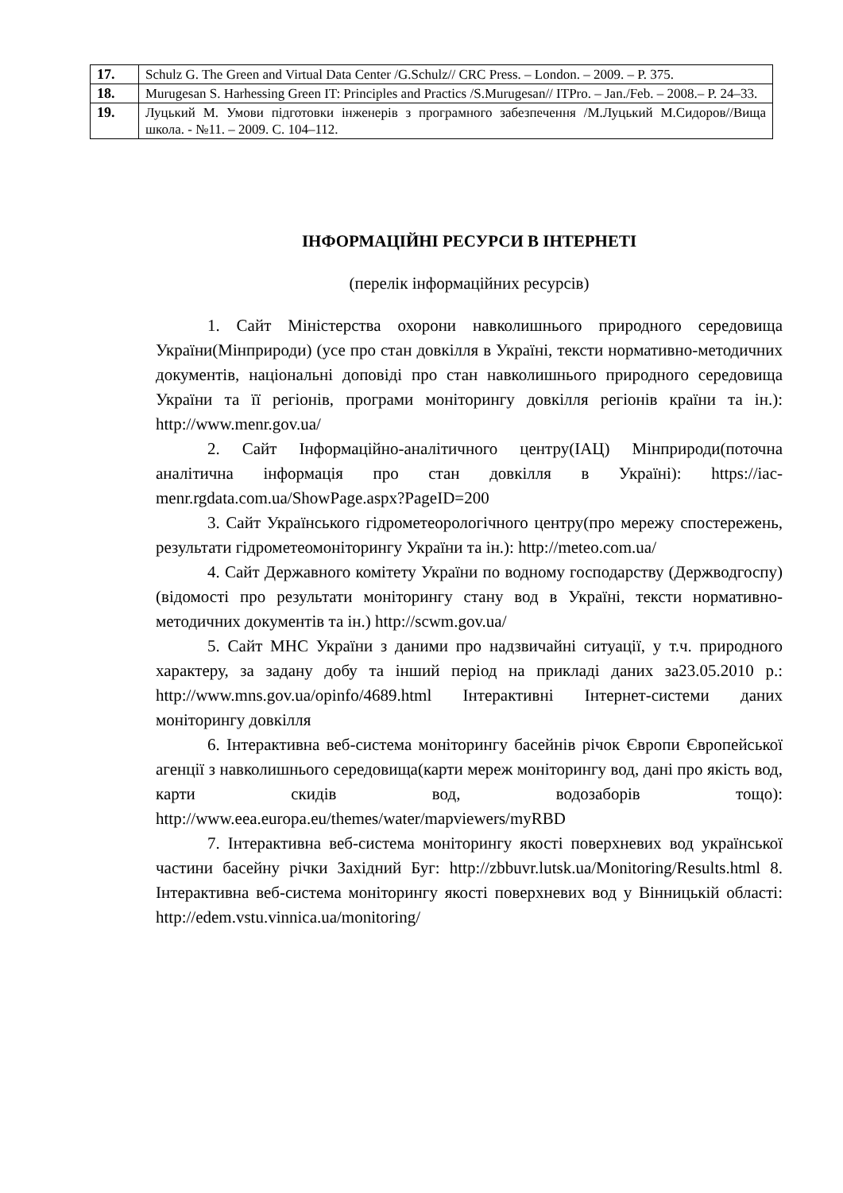| 17. | Schulz G. The Green and Virtual Data Center /G.Schulz// CRC Press. – London. – 2009. – P. 375. |
| 18. | Murugesan S. Harhessing Green IT: Principles and Practics /S.Murugesan// ITPro. – Jan./Feb. – 2008.– P. 24–33. |
| 19. | Луцький М. Умови підготовки інженерів з програмного забезпечення /М.Луцький М.Сидоров//Вища школа. - №11. – 2009. С. 104–112. |
ІНФОРМАЦІЙНІ РЕСУРСИ В ІНТЕРНЕТІ
(перелік інформаційних ресурсів)
1. Сайт Міністерства охорони навколишнього природного середовища України(Мінприроди) (усе про стан довкілля в Україні, тексти нормативно-методичних документів, національні доповіді про стан навколишнього природного середовища України та її регіонів, програми моніторингу довкілля регіонів країни та ін.): http://www.menr.gov.ua/
2. Сайт Інформаційно-аналітичного центру(ІАЦ) Мінприроди(поточна аналітична інформація про стан довкілля в Україні): https://iac-menr.rgdata.com.ua/ShowPage.aspx?PageID=200
3. Сайт Українського гідрометеорологічного центру(про мережу спостережень, результати гідрометеомоніторингу України та ін.): http://meteo.com.ua/
4. Сайт Державного комітету України по водному господарству (Держводгоспу) (відомості про результати моніторингу стану вод в Україні, тексти нормативно-методичних документів та ін.) http://scwm.gov.ua/
5. Сайт МНС України з даними про надзвичайні ситуації, у т.ч. природного характеру, за задану добу та інший період на прикладі даних за23.05.2010 р.: http://www.mns.gov.ua/opinfo/4689.html Інтерактивні Інтернет-системи даних моніторингу довкілля
6. Інтерактивна веб-система моніторингу басейнів річок Європи Європейської агенції з навколишнього середовища(карти мереж моніторингу вод, дані про якість вод, карти скидів вод, водозаборів тощо): http://www.eea.europa.eu/themes/water/mapviewers/myRBD
7. Інтерактивна веб-система моніторингу якості поверхневих вод української частини басейну річки Західний Буг: http://zbbuvr.lutsk.ua/Monitoring/Results.html 8. Інтерактивна веб-система моніторингу якості поверхневих вод у Вінницькій області: http://edem.vstu.vinnica.ua/monitoring/